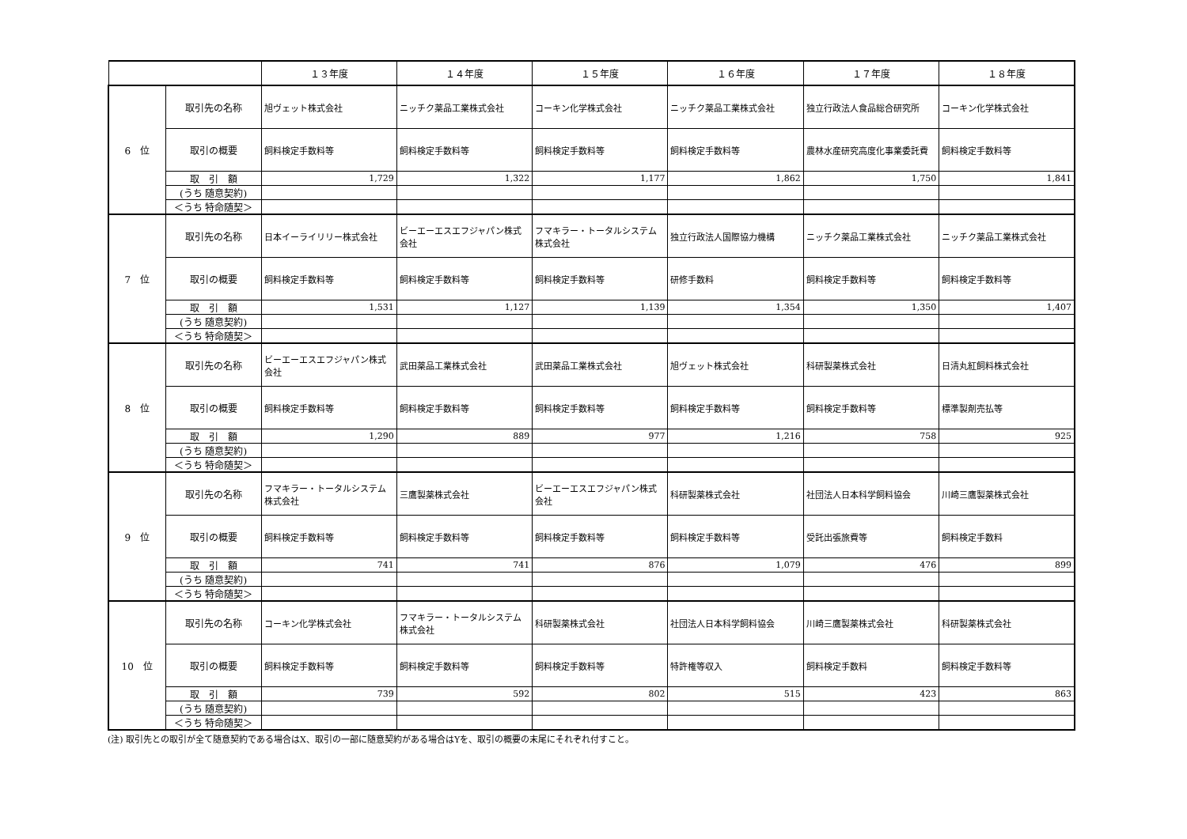| | | １３年度 | １４年度 | １５年度 | １６年度 | １７年度 | １８年度 |
| --- | --- | --- | --- | --- | --- | --- | --- |
| 6 位 | 取引先の名称 | 旭ヴェット株式会社 | ニッチク薬品工業株式会社 | コーキン化学株式会社 | ニッチク薬品工業株式会社 | 独立行政法人食品総合研究所 | コーキン化学株式会社 |
| | 取引の概要 | 飼料検定手数料等 | 飼料検定手数料等 | 飼料検定手数料等 | 飼料検定手数料等 | 農林水産研究高度化事業委託費 | 飼料検定手数料等 |
| | 取 引 額 | 1,729 | 1,322 | 1,177 | 1,862 | 1,750 | 1,841 |
| | (うち 随意契約) | | | | | | |
| | ＜うち 特命随契＞ | | | | | | |
| 7 位 | 取引先の名称 | 日本イーライリリー株式会社 | ビーエーエスエフジャパン株式会社 | フマキラー・トータルシステム株式会社 | 独立行政法人国際協力機構 | ニッチク薬品工業株式会社 | ニッチク薬品工業株式会社 |
| | 取引の概要 | 飼料検定手数料等 | 飼料検定手数料等 | 飼料検定手数料等 | 研修手数料 | 飼料検定手数料等 | 飼料検定手数料等 |
| | 取 引 額 | 1,531 | 1,127 | 1,139 | 1,354 | 1,350 | 1,407 |
| | (うち 随意契約) | | | | | | |
| | ＜うち 特命随契＞ | | | | | | |
| 8 位 | 取引先の名称 | ビーエーエスエフジャパン株式会社 | 武田薬品工業株式会社 | 武田薬品工業株式会社 | 旭ヴェット株式会社 | 科研製薬株式会社 | 日清丸紅飼料株式会社 |
| | 取引の概要 | 飼料検定手数料等 | 飼料検定手数料等 | 飼料検定手数料等 | 飼料検定手数料等 | 飼料検定手数料等 | 標準製剤売払等 |
| | 取 引 額 | 1,290 | 889 | 977 | 1,216 | 758 | 925 |
| | (うち 随意契約) | | | | | | |
| | ＜うち 特命随契＞ | | | | | | |
| 9 位 | 取引先の名称 | フマキラー・トータルシステム株式会社 | 三鷹製薬株式会社 | ビーエーエスエフジャパン株式会社 | 科研製薬株式会社 | 社団法人日本科学飼料協会 | 川崎三鷹製薬株式会社 |
| | 取引の概要 | 飼料検定手数料等 | 飼料検定手数料等 | 飼料検定手数料等 | 飼料検定手数料等 | 受託出張旅費等 | 飼料検定手数料 |
| | 取 引 額 | 741 | 741 | 876 | 1,079 | 476 | 899 |
| | (うち 随意契約) | | | | | | |
| | ＜うち 特命随契＞ | | | | | | |
| 10 位 | 取引先の名称 | コーキン化学株式会社 | フマキラー・トータルシステム株式会社 | 科研製薬株式会社 | 社団法人日本科学飼料協会 | 川崎三鷹製薬株式会社 | 科研製薬株式会社 |
| | 取引の概要 | 飼料検定手数料等 | 飼料検定手数料等 | 飼料検定手数料等 | 特許権等収入 | 飼料検定手数料 | 飼料検定手数料等 |
| | 取 引 額 | 739 | 592 | 802 | 515 | 423 | 863 |
| | (うち 随意契約) | | | | | | |
| | ＜うち 特命随契＞ | | | | | | |
(注) 取引先との取引が全て随意契約である場合はX、取引の一部に随意契約がある場合はYを、取引の概要の末尾にそれぞれ付すこと。